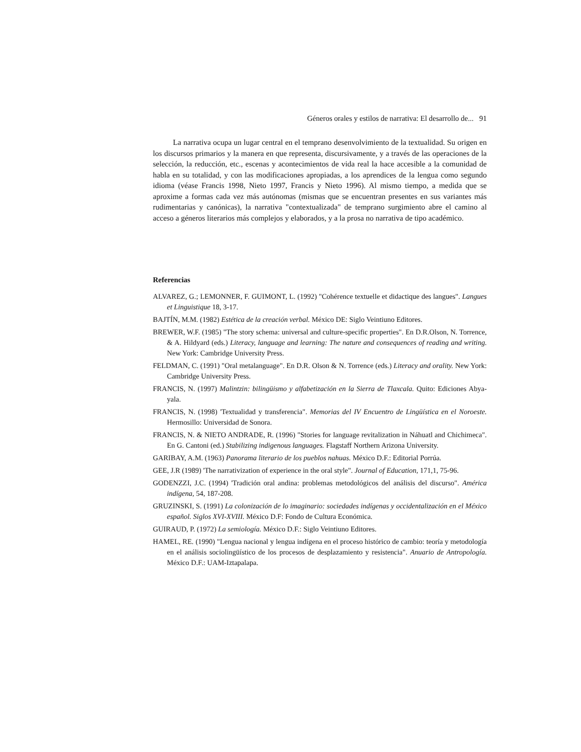Géneros orales y estilos de narrativa: El desarrollo de... 91
La narrativa ocupa un lugar central en el temprano desenvolvimiento de la textualidad. Su origen en los discursos primarios y la manera en que representa, discursivamente, y a través de las operaciones de la selección, la reducción, etc., escenas y acontecimientos de vida real la hace accesible a la comunidad de habla en su totalidad, y con las modificaciones apropiadas, a los aprendices de la lengua como segundo idioma (véase Francis 1998, Nieto 1997, Francis y Nieto 1996). Al mismo tiempo, a medida que se aproxime a formas cada vez más autónomas (mismas que se encuentran presentes en sus variantes más rudimentarias y canónicas), la narrativa "contextualizada" de temprano surgimiento abre el camino al acceso a géneros literarios más complejos y elaborados, y a la prosa no narrativa de tipo académico.
Referencias
ALVAREZ, G.; LEMONNER, F. GUIMONT, L. (1992) "Cohérence textuelle et didactique des langues". Langues et Linguistique 18, 3-17.
BAJTÍN, M.M. (1982) Estética de la creación verbal. México DE: Siglo Veintiuno Editores.
BREWER, W.F. (1985) "The story schema: universal and culture-specific properties". En D.R.Olson, N. Torrence, & A. Hildyard (eds.) Literacy, language and learning: The nature and consequences of reading and writing. New York: Cambridge University Press.
FELDMAN, C. (1991) "Oral metalanguage". En D.R. Olson & N. Torrence (eds.) Literacy and orality. New York: Cambridge University Press.
FRANCIS, N. (1997) Malintzin: bilingüismo y alfabetización en la Sierra de Tlaxcala. Quito: Ediciones Abya-yala.
FRANCIS, N. (1998) 'Textualidad y transferencia". Memorias del IV Encuentro de Lingüística en el Noroeste. Hermosillo: Universidad de Sonora.
FRANCIS, N. & NIETO ANDRADE, R. (1996) "Stories for language revitalization in Náhuatl and Chichimeca". En G. Cantoni (ed.) Stabilizing indigenous languages. Flagstaff Northern Arizona University.
GARIBAY, A.M. (1963) Panorama literario de los pueblos nahuas. México D.F.: Editorial Porrúa.
GEE, J.R (1989) 'The narrativization of experience in the oral style". Journal of Education, 171,1, 75-96.
GODENZZI, J.C. (1994) 'Tradición oral andina: problemas metodológicos del análisis del discurso". América indígena, 54, 187-208.
GRUZINSKI, S. (1991) La colonización de lo imaginario: sociedades indígenas y occidentalización en el México español. Siglos XVI-XVIII. México D.F: Fondo de Cultura Económica.
GUIRAUD, P. (1972) La semiología. México D.F.: Siglo Veintiuno Editores.
HAMEL, RE. (1990) "Lengua nacional y lengua indígena en el proceso histórico de cambio: teoría y metodología en el análisis sociolingüístico de los procesos de desplazamiento y resistencia". Anuario de Antropología. México D.F.: UAM-Iztapalapa.